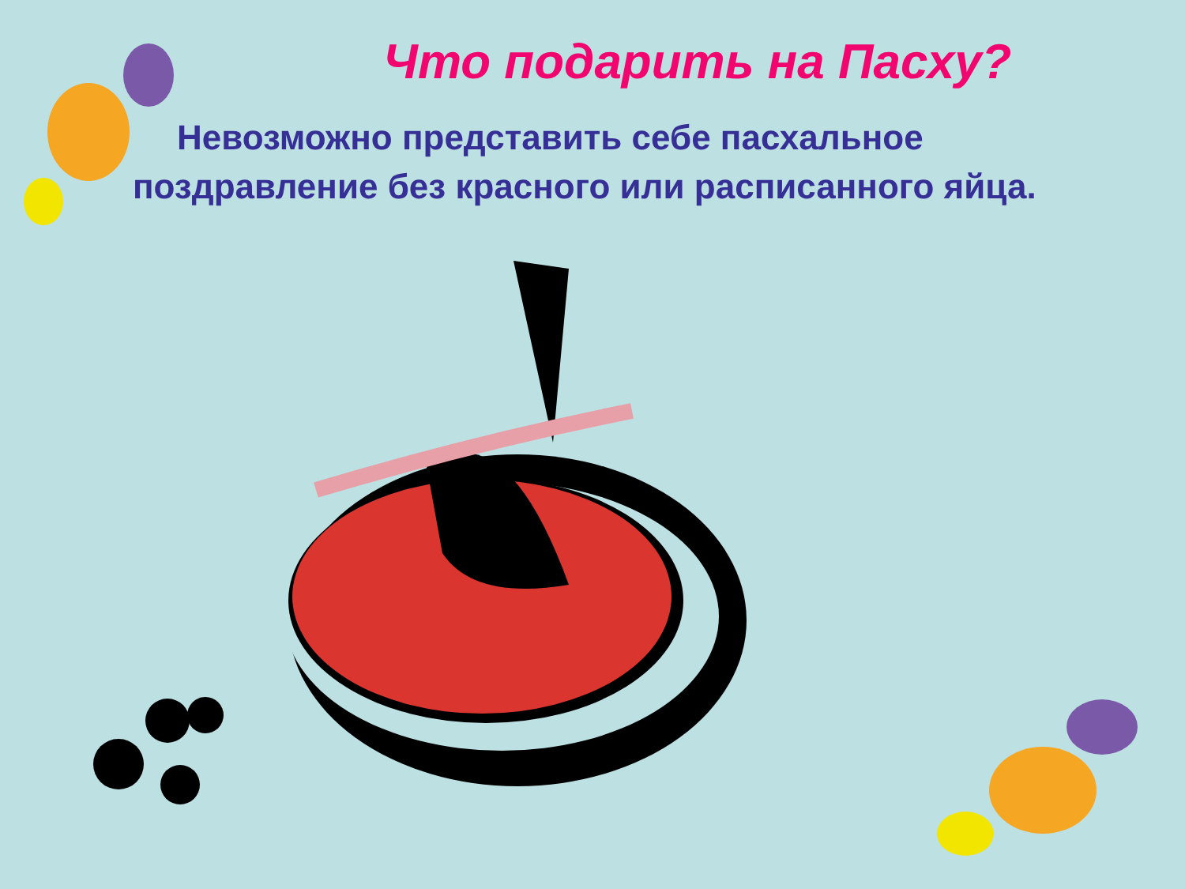Что подарить на Пасху?
Невозможно представить себе пасхальное поздравление без красного или расписанного яйца.